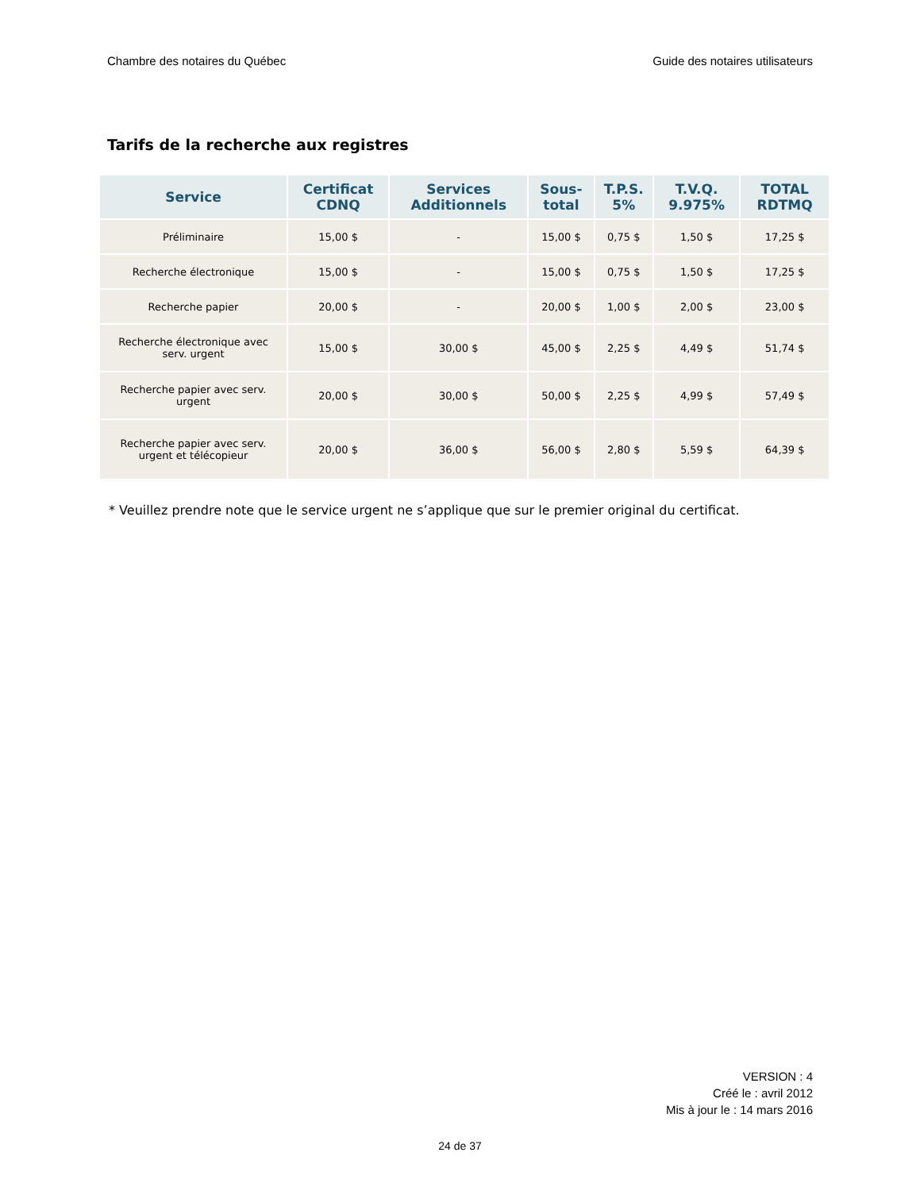Chambre des notaires du Québec Guide des notaires utilisateurs
Tarifs de la recherche aux registres
| Service | Certificat CDNQ | Services Additionnels | Sous-total | T.P.S. 5% | T.V.Q. 9.975% | TOTAL RDTMQ |
| --- | --- | --- | --- | --- | --- | --- |
| Préliminaire | 15,00 $ | - | 15,00 $ | 0,75 $ | 1,50 $ | 17,25 $ |
| Recherche électronique | 15,00 $ | - | 15,00 $ | 0,75 $ | 1,50 $ | 17,25 $ |
| Recherche papier | 20,00 $ | - | 20,00 $ | 1,00 $ | 2,00 $ | 23,00 $ |
| Recherche électronique avec serv. urgent | 15,00 $ | 30,00 $ | 45,00 $ | 2,25 $ | 4,49 $ | 51,74 $ |
| Recherche papier avec serv. urgent | 20,00 $ | 30,00 $ | 50,00 $ | 2,25 $ | 4,99 $ | 57,49 $ |
| Recherche papier avec serv. urgent et télécopieur | 20,00 $ | 36,00 $ | 56,00 $ | 2,80 $ | 5,59 $ | 64,39 $ |
* Veuillez prendre note que le service urgent ne s’applique que sur le premier original du certificat.
VERSION : 4
Créé le : avril 2012
Mis à jour le : 14 mars 2016
24 de 37